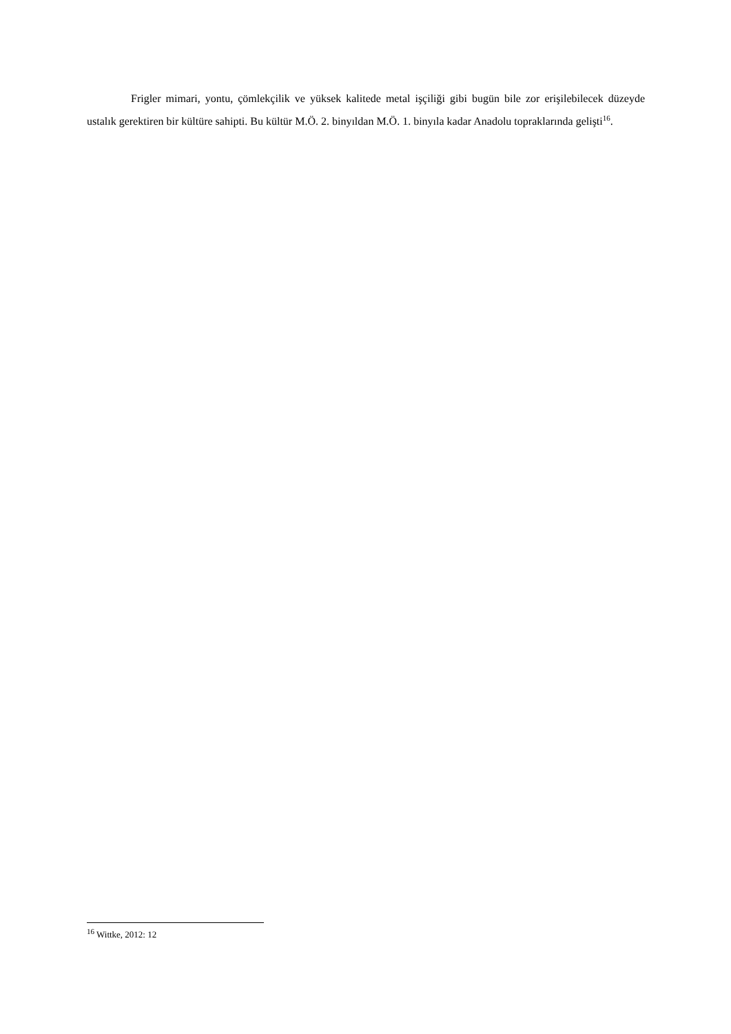Frigler mimari, yontu, çömlekçilik ve yüksek kalitede metal işçiliği gibi bugün bile zor erişilebilecek düzeyde ustalık gerektiren bir kültüre sahipti. Bu kültür M.Ö. 2. binyıldan M.Ö. 1. binyıla kadar Anadolu topraklarında gelişti<sup>16</sup>.
<sup>16</sup> Wittke, 2012: 12